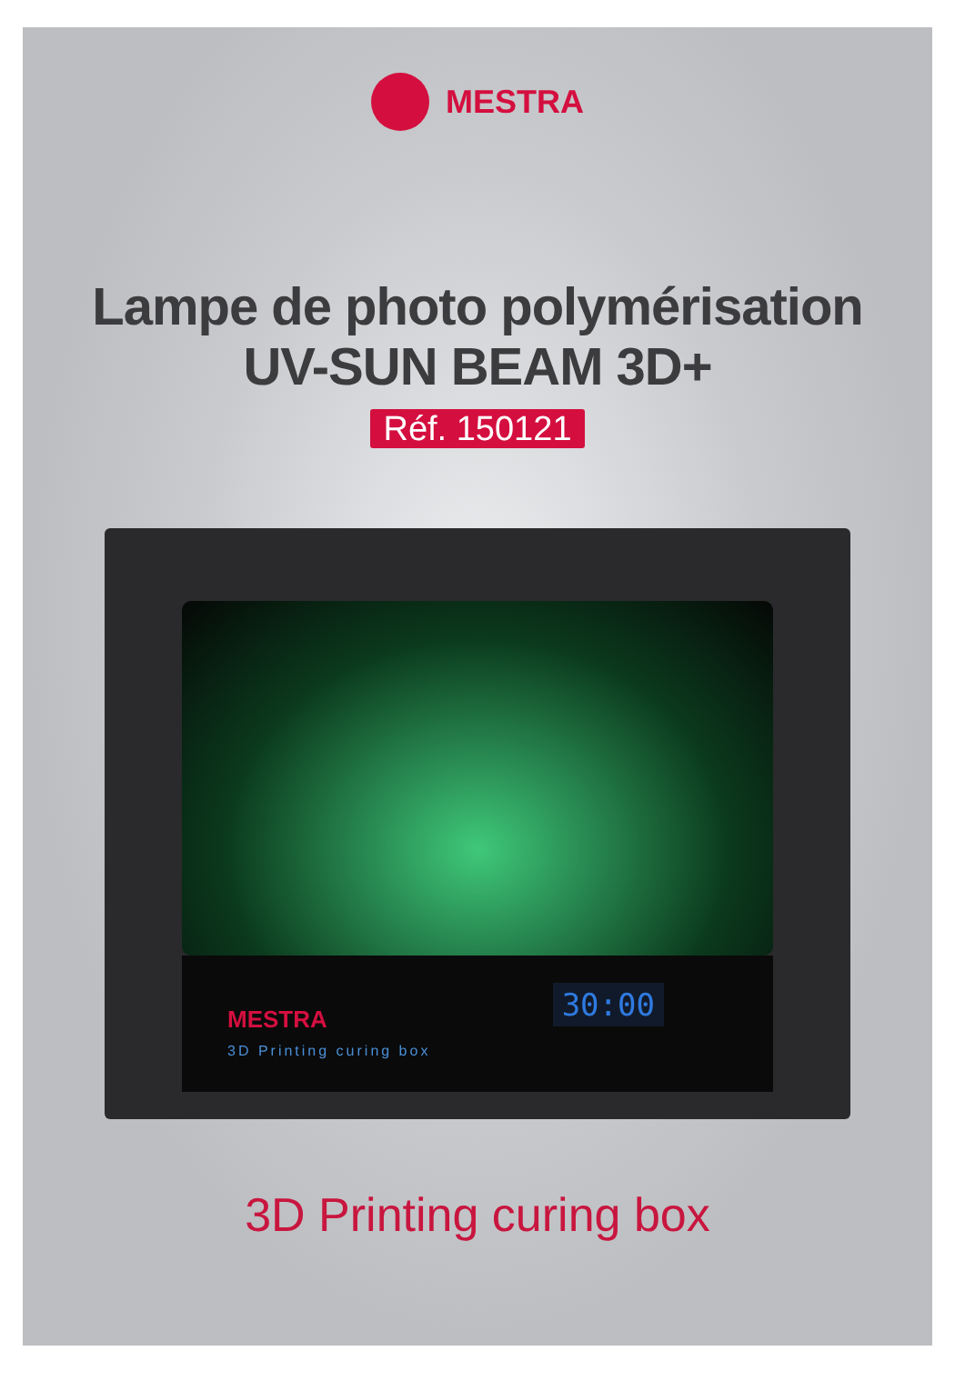MESTRA
Lampe de photo polymérisation
UV-SUN BEAM 3D+
Réf. 150121
MESTRA
3D Printing curing box
30:00
3D Printing curing box